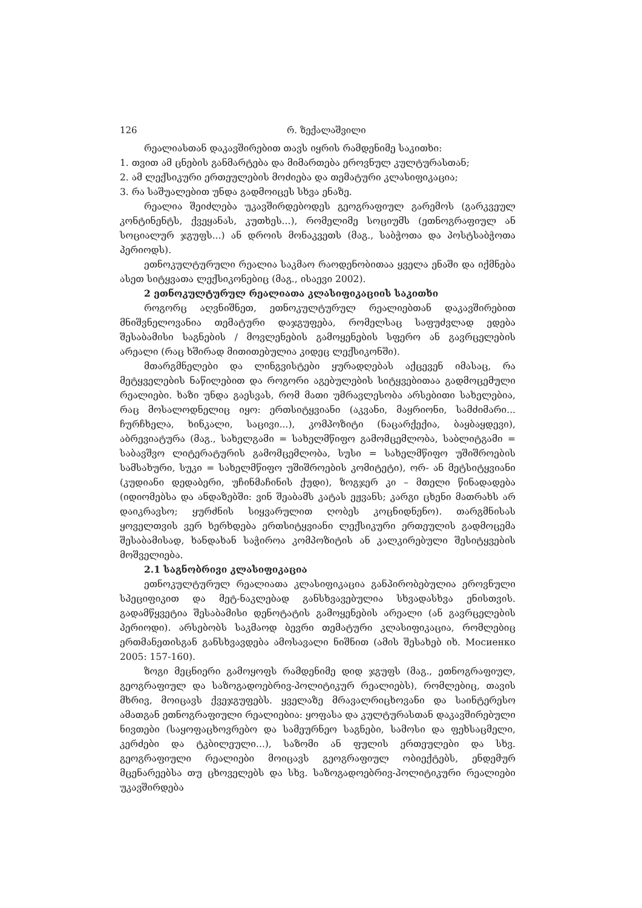126 რ. ზექალაშვილი
რეალიასთან დაკავშირებით თავს იყრის რამდენიმე საკითხი:
1. თვით ამ ცნების განმარტება და მიმართება ეროვნულ კულტურასთან;
2. ამ ლექსიკური ერთეულების მოძიება და თემატური კლასიფიკაცია;
3. რა საშუალებით უნდა გადმოიცეს სხვა ენაზე.
რეალია შეიძლება უკავშირდებოდეს გეოგრაფიულ გარემოს (გარკვეულ კონტინენტს, ქვეყანას, კუთხეს...), რომელიმე სოციუმს (ეთნოგრაფიულ ან სოციალურ ჯგუფს...) ან დროის მონაკვეთს (მაგ., საბჭოთა და პოსტსაბჭოთა პერიოდს).
ეთნოკულტურული რეალია საკმაო რაოდენობითაა ყველა ენაში და იქმნება ასეთ სიტყვათა ლექსიკონებიც (მაგ., ისაევი 2002).
2 ეთნოკულტურულ რეალიათა კლასიფიკაციის საკითხი
როგორც აღვნიშნეთ, ეთნოკულტურულ რეალიებთან დაკავშირებით მნიშვნელოვანია თემატური დაჯგუფება, რომელსაც საფუძვლად ედება შესაბამისი საგნების / მოვლენების გამოყენების სფერო ან გავრცელების არეალი (რაც ხშირად მითითებულია კიდეც ლექსიკონში).
მთარგმნელები და ლინგვისტები ყურადღებას აქცევენ იმასაც, რა მეტყველების ნაწილებით და როგორი აგებულების სიტყვებითაა გადმოცემული რეალიები. ხაზი უნდა გაესვას, რომ მათი უმრავლესობა არსებითი სახელებია, რაც მოსალოდნელიც იყო: ერთსიტყვიანი (აკვანი, მაყრიონი, სამძიმარი... ჩურჩხელა, ხინკალი, საცივი...), კომპოზიტი (ნაცარქექია, ბაყბაყდევი), აბრევიატურა (მაგ., სახელგამი = სახელმწიფო გამომცემლობა, საბლიტგამი = საბავშვო ლიტერატურის გამომცემლობა, სუსი = სახელმწიფო უშიშროების სამსახური, სუკი = სახელმწიფო უშიშროების კომიტეტი), ორ- ან მეტსიტყვიანი (კუდიანი დედაბერი, უჩინმაჩინის ქუდი), ზოგჯერ კი – მთელი წინადადება (იდიომებსა და ანდაზებში: ვინ შეაბამს კატას ეჟვანს; კარგი ცხენი მათრახს არ დაიკრავსო; ყურძნის სიყვარულით ღობეს კოცნიდნენო). თარგმნისას ყოველთვის ვერ ხერხდება ერთსიტყვიანი ლექსიკური ერთეულის გადმოცემა შესაბამისად, ხანდახან საჭიროა კომპოზიტის ან კალკირებული შესიტყვების მოშველიება.
2.1 საგნობრივი კლასიფიკაცია
ეთნოკულტურულ რეალიათა კლასიფიკაცია განპირობებულია ეროვნული სპეციფიკით და მეტ-ნაკლებად განსხვავებულია სხვადასხვა ენისთვის. გადამწყვეტია შესაბამისი დენოტატის გამოყენების არეალი (ან გავრცელების პერიოდი). არსებობს საკმაოდ ბევრი თემატური კლასიფიკაცია, რომლებიც ერთმანეთისგან განსხვავდება ამოსავალი ნიშნით (ამის შესახებ იხ. Мосиенко 2005: 157-160).
ზოგი მეცნიერი გამოყოფს რამდენიმე დიდ ჯგუფს (მაგ., ეთნოგრაფიულ, გეოგრაფიულ და საზოგადოებრივ-პოლიტიკურ რეალიებს), რომლებიც, თავის მხრივ, მოიცავს ქვეჯგუფებს. ყველაზე მრავალრიცხოვანი და საინტერესო ამათგან ეთნოგრაფიული რეალიებია: ყოფასა და კულტურასთან დაკავშირებული ნივთები (საყოფაცხოვრებო და სამეურნეო საგნები, სამოსი და ფეხსაცმელი, კერძები და ტკბილეული...), საზომი ან ფულის ერთეულები და სხვ. გეოგრაფიული რეალიები მოიცავს გეოგრაფიულ ობიექტებს, ენდემურ მცენარეებსა თუ ცხოველებს და სხვ. საზოგადოებრივ-პოლიტიკური რეალიები უკავშირდება